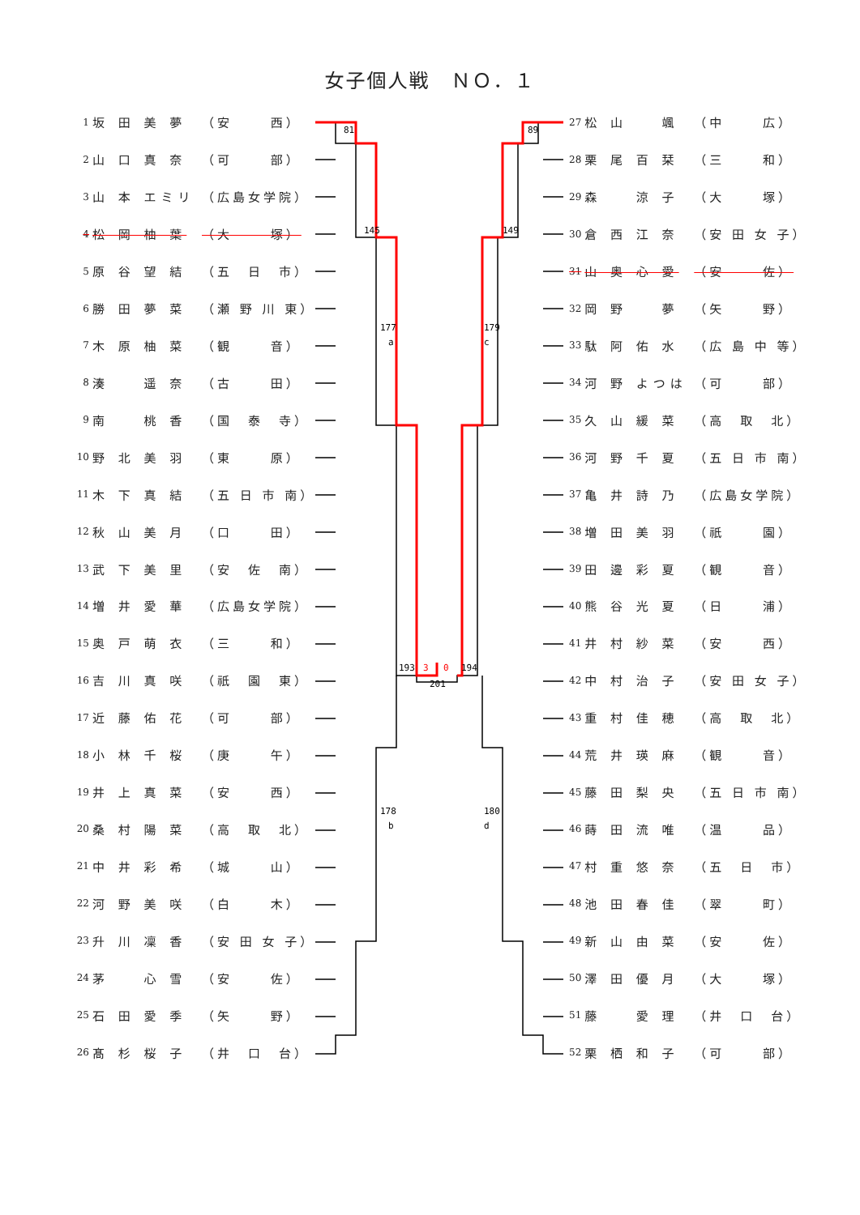女子個人戦　ＮＯ．１
| 1 | 坂 田 美 夢 | （安 西） |
| 2 | 山 口 真 奈 | （可 部） |
| 3 | 山 本 エミリ | （広島女学院） |
| 4 | 松 岡 柚 葉 | （大 塚） |
| 5 | 原 谷 望 結 | （五 日 市） |
| 6 | 勝 田 夢 菜 | （瀬 野 川 東） |
| 7 | 木 原 柚 菜 | （観 音） |
| 8 | 湊 遥 奈 | （古 田） |
| 9 | 南 桃 香 | （国 泰 寺） |
| 10 | 野 北 美 羽 | （東 原） |
| 11 | 木 下 真 結 | （五 日 市 南） |
| 12 | 秋 山 美 月 | （口 田） |
| 13 | 武 下 美 里 | （安 佐 南） |
| 14 | 増 井 愛 華 | （広島女学院） |
| 15 | 奥 戸 萌 衣 | （三 和） |
| 16 | 吉 川 真 咲 | （祇 園 東） |
| 17 | 近 藤 佑 花 | （可 部） |
| 18 | 小 林 千 桜 | （庚 午） |
| 19 | 井 上 真 菜 | （安 西） |
| 20 | 桑 村 陽 菜 | （高 取 北） |
| 21 | 中 井 彩 希 | （城 山） |
| 22 | 河 野 美 咲 | （白 木） |
| 23 | 升 川 凜 香 | （安 田 女 子） |
| 24 | 茅 心 雪 | （安 佐） |
| 25 | 石 田 愛 季 | （矢 野） |
| 26 | 髙 杉 桜 子 | （井 口 台） |
81
145
177
a
89
149
179
c
193
201
194
178
b
180
d
3
0
| 27 | 松 山 颯 | （中 広） |
| 28 | 栗 尾 百 栞 | （三 和） |
| 29 | 森 涼 子 | （大 塚） |
| 30 | 倉 西 江 奈 | （安 田 女 子） |
| 31 | 山 奥 心 愛 | （安 佐） |
| 32 | 岡 野 夢 | （矢 野） |
| 33 | 駄 阿 佑 水 | （広 島 中 等） |
| 34 | 河 野 よつは | （可 部） |
| 35 | 久 山 緩 菜 | （高 取 北） |
| 36 | 河 野 千 夏 | （五 日 市 南） |
| 37 | 亀 井 詩 乃 | （広島女学院） |
| 38 | 増 田 美 羽 | （祇 園） |
| 39 | 田 邊 彩 夏 | （観 音） |
| 40 | 熊 谷 光 夏 | （日 浦） |
| 41 | 井 村 紗 菜 | （安 西） |
| 42 | 中 村 治 子 | （安 田 女 子） |
| 43 | 重 村 佳 穂 | （高 取 北） |
| 44 | 荒 井 瑛 麻 | （観 音） |
| 45 | 藤 田 梨 央 | （五 日 市 南） |
| 46 | 蒔 田 流 唯 | （温 品） |
| 47 | 村 重 悠 奈 | （五 日 市） |
| 48 | 池 田 春 佳 | （翠 町） |
| 49 | 新 山 由 菜 | （安 佐） |
| 50 | 澤 田 優 月 | （大 塚） |
| 51 | 藤 愛 理 | （井 口 台） |
| 52 | 栗 栖 和 子 | （可 部） |